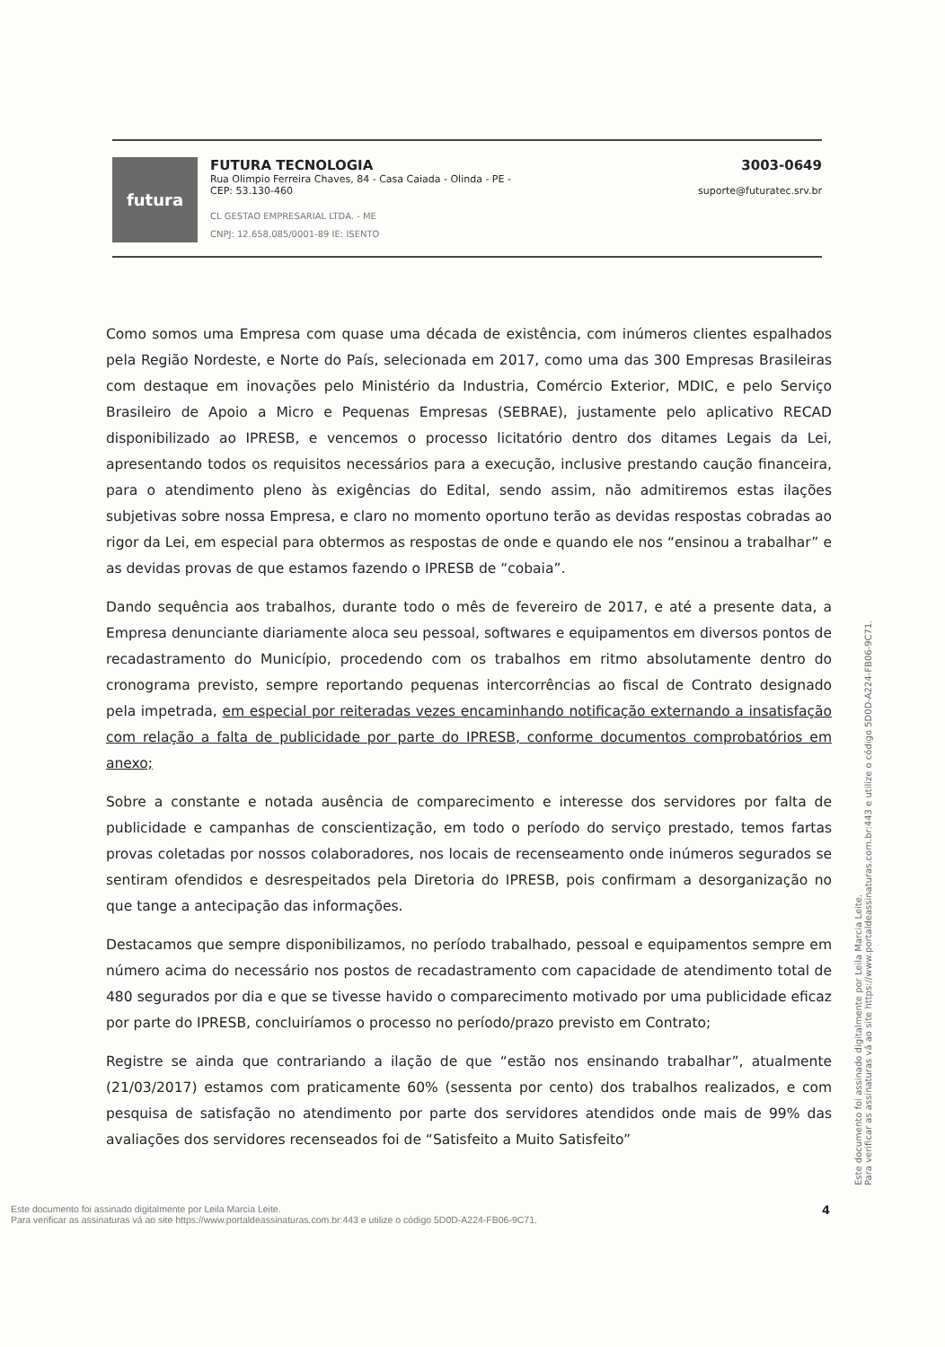futura
FUTURA TECNOLOGIA
Rua Olimpio Ferreira Chaves, 84 - Casa Caiada - Olinda - PE -
CEP: 53.130-460
CL GESTAO EMPRESARIAL LTDA. - ME
CNPJ: 12.658.085/0001-89 IE: ISENTO
3003-0649
suporte@futuratec.srv.br
Como somos uma Empresa com quase uma década de existência, com inúmeros clientes espalhados pela Região Nordeste, e Norte do País, selecionada em 2017, como uma das 300 Empresas Brasileiras com destaque em inovações pelo Ministério da Industria, Comércio Exterior, MDIC, e pelo Serviço Brasileiro de Apoio a Micro e Pequenas Empresas (SEBRAE), justamente pelo aplicativo RECAD disponibilizado ao IPRESB, e vencemos o processo licitatório dentro dos ditames Legais da Lei, apresentando todos os requisitos necessários para a execução, inclusive prestando caução financeira, para o atendimento pleno às exigências do Edital, sendo assim, não admitiremos estas ilações subjetivas sobre nossa Empresa, e claro no momento oportuno terão as devidas respostas cobradas ao rigor da Lei, em especial para obtermos as respostas de onde e quando ele nos “ensinou a trabalhar” e as devidas provas de que estamos fazendo o IPRESB de “cobaia”.
Dando sequência aos trabalhos, durante todo o mês de fevereiro de 2017, e até a presente data, a Empresa denunciante diariamente aloca seu pessoal, softwares e equipamentos em diversos pontos de recadastramento do Município, procedendo com os trabalhos em ritmo absolutamente dentro do cronograma previsto, sempre reportando pequenas intercorrências ao fiscal de Contrato designado pela impetrada, em especial por reiteradas vezes encaminhando notificação externando a insatisfação com relação a falta de publicidade por parte do IPRESB, conforme documentos comprobatórios em anexo;
Sobre a constante e notada ausência de comparecimento e interesse dos servidores por falta de publicidade e campanhas de conscientização, em todo o período do serviço prestado, temos fartas provas coletadas por nossos colaboradores, nos locais de recenseamento onde inúmeros segurados se sentiram ofendidos e desrespeitados pela Diretoria do IPRESB, pois confirmam a desorganização no que tange a antecipação das informações.
Destacamos que sempre disponibilizamos, no período trabalhado, pessoal e equipamentos sempre em número acima do necessário nos postos de recadastramento com capacidade de atendimento total de 480 segurados por dia e que se tivesse havido o comparecimento motivado por uma publicidade eficaz por parte do IPRESB, concluiríamos o processo no período/prazo previsto em Contrato;
Registre se ainda que contrariando a ilação de que “estão nos ensinando trabalhar”, atualmente (21/03/2017) estamos com praticamente 60% (sessenta por cento) dos trabalhos realizados, e com pesquisa de satisfação no atendimento por parte dos servidores atendidos onde mais de 99% das avaliações dos servidores recenseados foi de “Satisfeito a Muito Satisfeito”
Este documento foi assinado digitalmente por Leila Marcia Leite.
Para verificar as assinaturas vá ao site https://www.portaldeassinaturas.com.br:443 e utilize o código 5D0D-A224-FB06-9C71.
Este documento foi assinado digitalmente por Leila Marcia Leite.
Para verificar as assinaturas vá ao site https://www.portaldeassinaturas.com.br:443 e utilize o código 5D0D-A224-FB06-9C71.
4